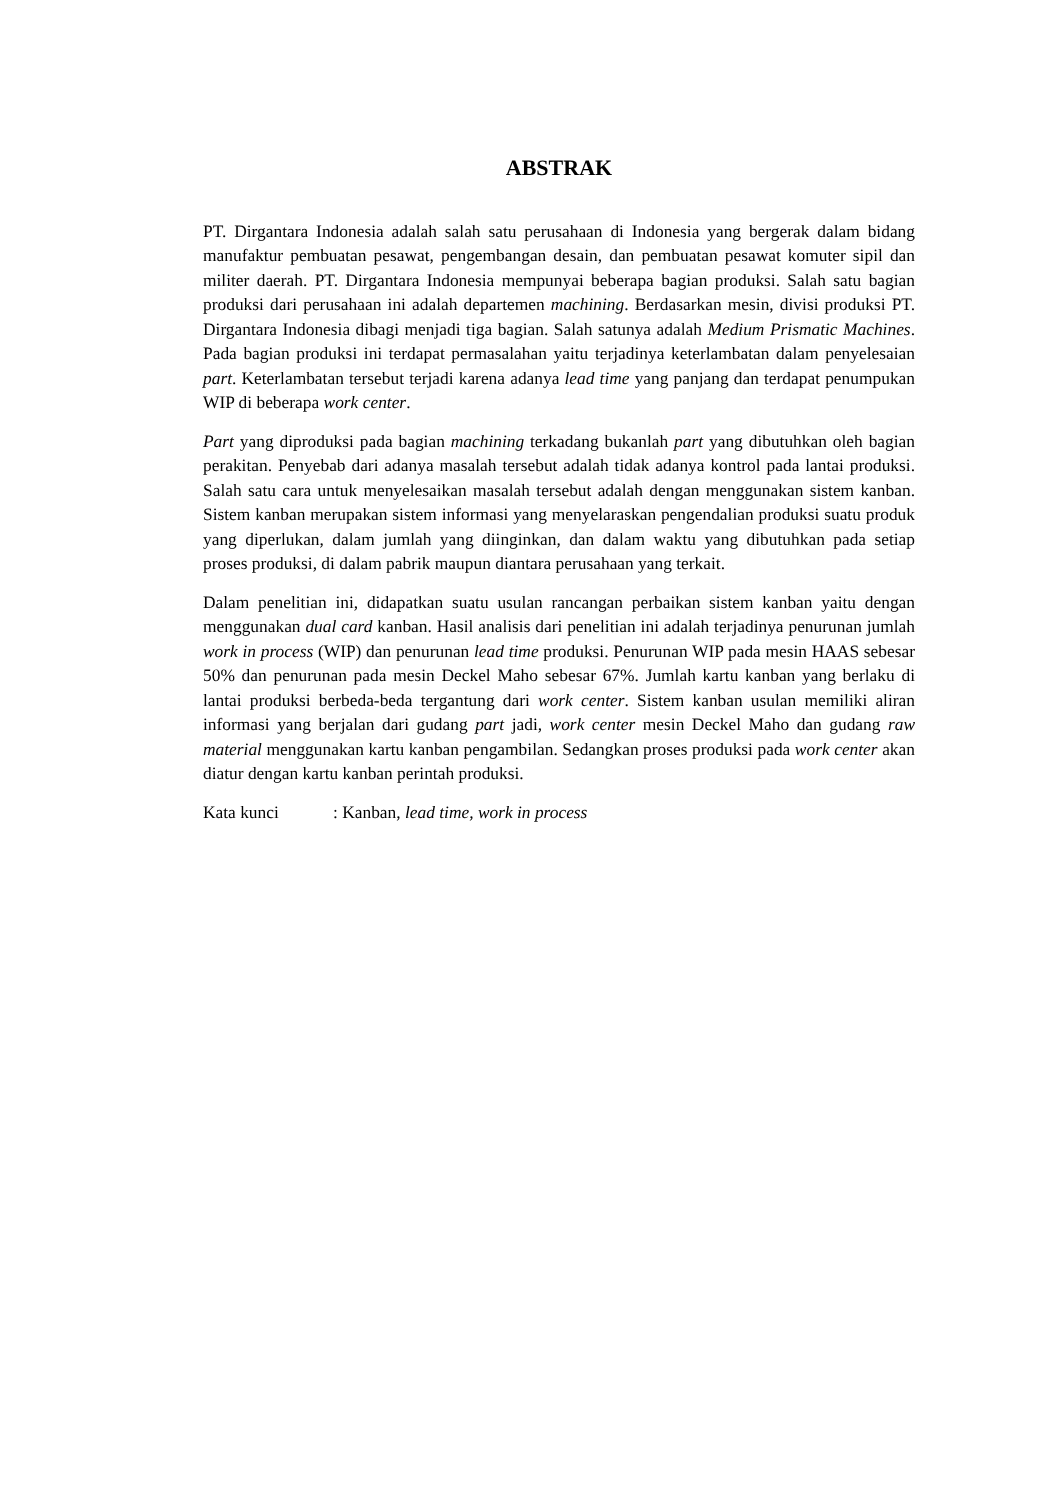ABSTRAK
PT. Dirgantara Indonesia adalah salah satu perusahaan di Indonesia yang bergerak dalam bidang manufaktur pembuatan pesawat, pengembangan desain, dan pembuatan pesawat komuter sipil dan militer daerah. PT. Dirgantara Indonesia mempunyai beberapa bagian produksi. Salah satu bagian produksi dari perusahaan ini adalah departemen machining. Berdasarkan mesin, divisi produksi PT. Dirgantara Indonesia dibagi menjadi tiga bagian. Salah satunya adalah Medium Prismatic Machines. Pada bagian produksi ini terdapat permasalahan yaitu terjadinya keterlambatan dalam penyelesaian part. Keterlambatan tersebut terjadi karena adanya lead time yang panjang dan terdapat penumpukan WIP di beberapa work center.
Part yang diproduksi pada bagian machining terkadang bukanlah part yang dibutuhkan oleh bagian perakitan. Penyebab dari adanya masalah tersebut adalah tidak adanya kontrol pada lantai produksi. Salah satu cara untuk menyelesaikan masalah tersebut adalah dengan menggunakan sistem kanban. Sistem kanban merupakan sistem informasi yang menyelaraskan pengendalian produksi suatu produk yang diperlukan, dalam jumlah yang diinginkan, dan dalam waktu yang dibutuhkan pada setiap proses produksi, di dalam pabrik maupun diantara perusahaan yang terkait.
Dalam penelitian ini, didapatkan suatu usulan rancangan perbaikan sistem kanban yaitu dengan menggunakan dual card kanban. Hasil analisis dari penelitian ini adalah terjadinya penurunan jumlah work in process (WIP) dan penurunan lead time produksi. Penurunan WIP pada mesin HAAS sebesar 50% dan penurunan pada mesin Deckel Maho sebesar 67%. Jumlah kartu kanban yang berlaku di lantai produksi berbeda-beda tergantung dari work center. Sistem kanban usulan memiliki aliran informasi yang berjalan dari gudang part jadi, work center mesin Deckel Maho dan gudang raw material menggunakan kartu kanban pengambilan. Sedangkan proses produksi pada work center akan diatur dengan kartu kanban perintah produksi.
Kata kunci : Kanban, lead time, work in process